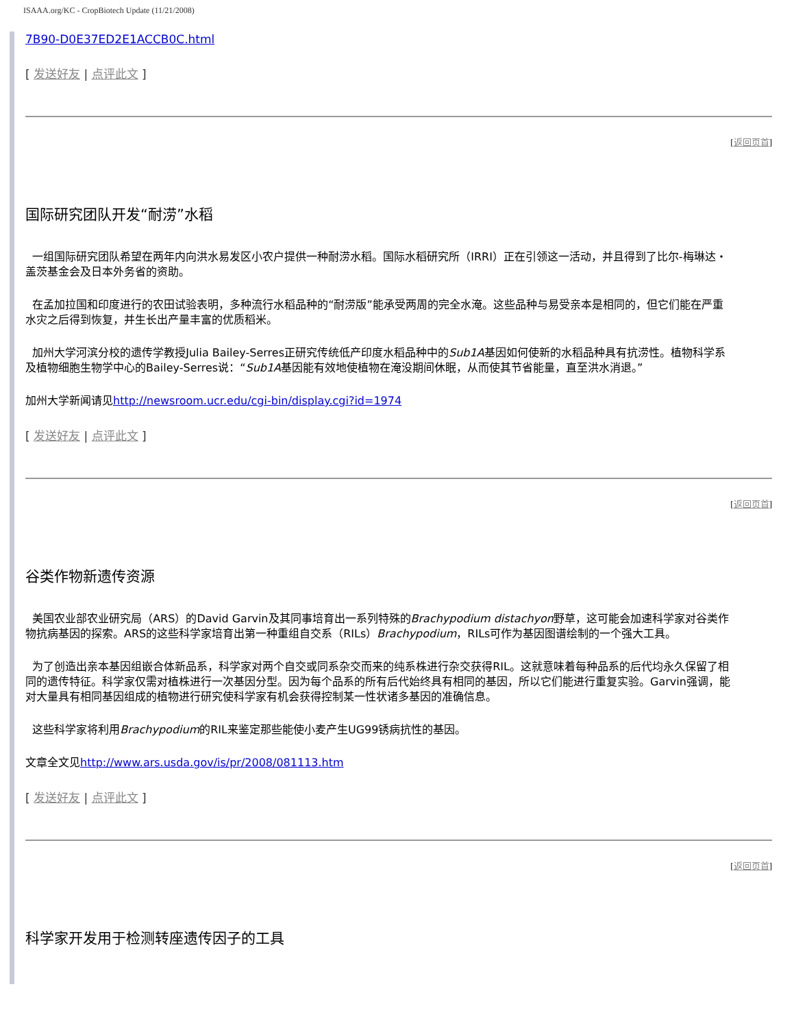ISAAA.org/KC - CropBiotech Update (11/21/2008)
7B90-D0E37ED2E1ACCB0C.html
[ 发送好友 | 点评此文 ]
[返回页首]
国际研究团队开发“耐涝”水稻
一组国际研究团队希望在两年内向洪水易发区小农户提供一种耐涝水稻。国际水稻研究所（IRRI）正在引领这一活动，并且得到了比尔-梅琳达・盖茨基金会及日本外务省的资助。
在孟加拉国和印度进行的农田试验表明，多种流行水稻品种的“耐涝版”能承受两周的完全水淹。这些品种与易受亲本是相同的，但它们能在严重水灾之后得到恢复，并生长出产量丰富的优质稻米。
加州大学河滨分校的遗传学教授Julia Bailey-Serres正研究传统低产印度水稻品种中的Sub1A基因如何使新的水稻品种具有抗涝性。植物科学系及植物细胞生物学中心的Bailey-Serres说：“Sub1A基因能有效地使植物在淹没期间休眠，从而使其节省能量，直至洪水消退。”
加州大学新闻请见http://newsroom.ucr.edu/cgi-bin/display.cgi?id=1974
[ 发送好友 | 点评此文 ]
[返回页首]
谷类作物新遗传资源
美国农业部农业研究局（ARS）的David Garvin及其同事培育出一系列特殊的Brachypodium distachyon野草，这可能会加速科学家对谷类作物抗病基因的探索。ARS的这些科学家培育出第一种重组自交系（RILs）Brachypodium，RILs可作为基因图谱绘制的一个强大工具。
为了创造出亲本基因组嵌合体新品系，科学家对两个自交或同系杂交而来的纯系株进行杂交获得RIL。这就意味着每种品系的后代均永久保留了相同的遗传特征。科学家仅需对植株进行一次基因分型。因为每个品系的所有后代始终具有相同的基因，所以它们能进行重复实验。Garvin强调，能对大量具有相同基因组成的植物进行研究使科学家有机会获得控制某一性状诸多基因的准确信息。
这些科学家将利用Brachypodium的RIL来鉴定那些能使小麦产生UG99锈病抗性的基因。
文章全文见http://www.ars.usda.gov/is/pr/2008/081113.htm
[ 发送好友 | 点评此文 ]
[返回页首]
科学家开发用于检测转座遗传因子的工具